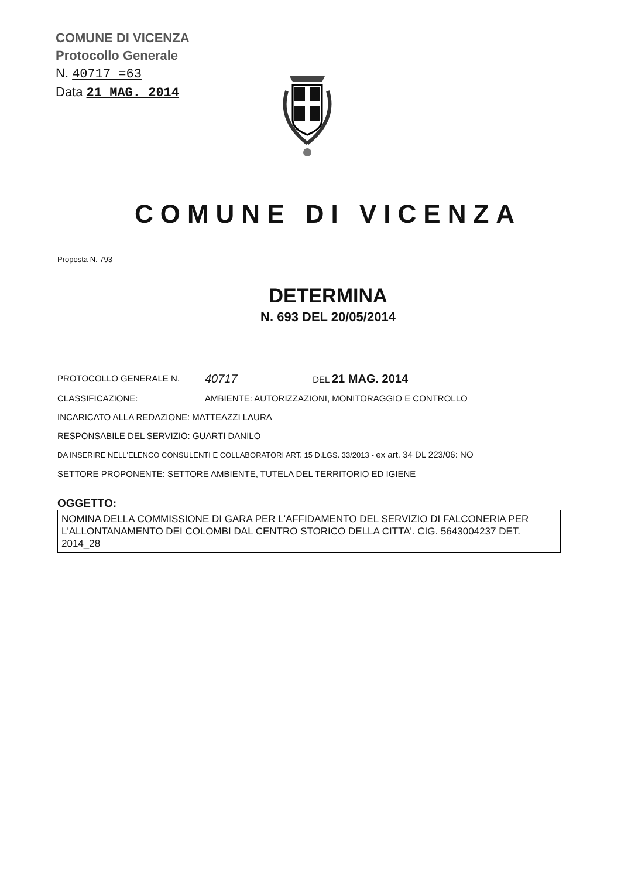COMUNE DI VICENZA
Protocollo Generale
N. 40717 =63
Data 21 MAG. 2014
COMUNE DI VICENZA
Proposta N. 793
DETERMINA
N. 693 DEL 20/05/2014
PROTOCOLLO GENERALE N. 40717 DEL 21 MAG. 2014
CLASSIFICAZIONE: AMBIENTE: AUTORIZZAZIONI, MONITORAGGIO E CONTROLLO
INCARICATO ALLA REDAZIONE: MATTEAZZI LAURA
RESPONSABILE DEL SERVIZIO: GUARTI DANILO
DA INSERIRE NELL'ELENCO CONSULENTI E COLLABORATORI ART. 15 D.LGS. 33/2013 - ex art. 34 DL 223/06: NO
SETTORE PROPONENTE: SETTORE AMBIENTE, TUTELA DEL TERRITORIO ED IGIENE
OGGETTO:
NOMINA DELLA COMMISSIONE DI GARA PER L'AFFIDAMENTO DEL SERVIZIO DI FALCONERIA PER L'ALLONTANAMENTO DEI COLOMBI DAL CENTRO STORICO DELLA CITTA'. CIG. 5643004237 DET. 2014_28